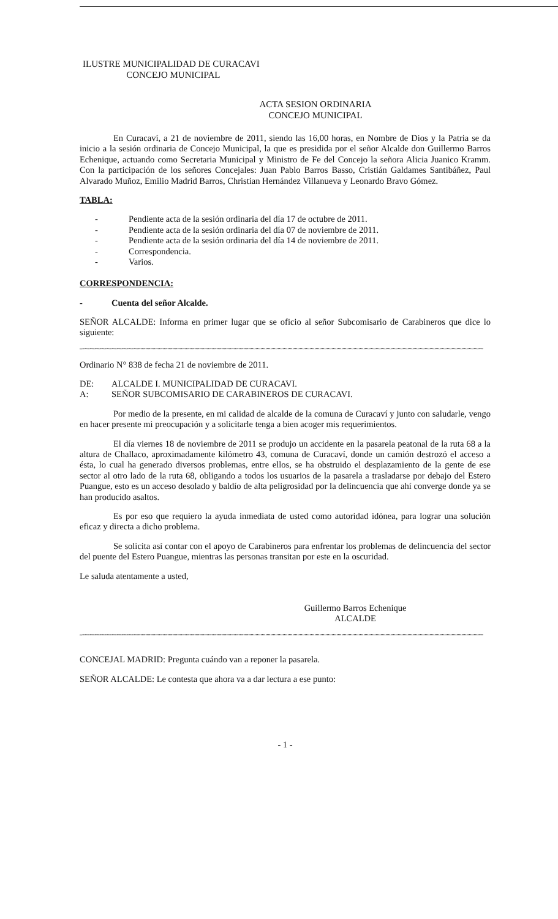ILUSTRE MUNICIPALIDAD DE CURACAVI
CONCEJO MUNICIPAL
ACTA SESION ORDINARIA
CONCEJO MUNICIPAL
En Curacaví, a 21 de noviembre de 2011, siendo las 16,00 horas, en Nombre de Dios y la Patria se da inicio a la sesión ordinaria de Concejo Municipal, la que es presidida por el señor Alcalde don Guillermo Barros Echenique, actuando como Secretaria Municipal y Ministro de Fe del Concejo la señora Alicia Juanico Kramm. Con la participación de los señores Concejales: Juan Pablo Barros Basso, Cristián Galdames Santibáñez, Paul Alvarado Muñoz, Emilio Madrid Barros, Christian Hernández Villanueva y Leonardo Bravo Gómez.
TABLA:
- Pendiente acta de la sesión ordinaria del día 17 de octubre de 2011.
- Pendiente acta de la sesión ordinaria del día 07 de noviembre de 2011.
- Pendiente acta de la sesión ordinaria del día 14 de noviembre de 2011.
- Correspondencia.
- Varios.
CORRESPONDENCIA:
- Cuenta del señor Alcalde.
SEÑOR ALCALDE: Informa en primer lugar que se oficio al señor Subcomisario de Carabineros que dice lo siguiente:
“””””””””””””””””””””””””””””””””””””””””””””””””””””””””””””””””””””””””””””””””””””””””””””””””””””””””””””””””””””””””””””””””””””””””””””””””””””””””””””””””””””
Ordinario N° 838 de fecha 21 de noviembre de 2011.
DE: ALCALDE I. MUNICIPALIDAD DE CURACAVI.
A: SEÑOR SUBCOMISARIO DE CARABINEROS DE CURACAVI.
Por medio de la presente, en mi calidad de alcalde de la comuna de Curacaví y junto con saludarle, vengo en hacer presente mi preocupación y a solicitarle tenga a bien acoger mis requerimientos.
El día viernes 18 de noviembre de 2011 se produjo un accidente en la pasarela peatonal de la ruta 68 a la altura de Challaco, aproximadamente kilómetro 43, comuna de Curacaví, donde un camión destrozó el acceso a ésta, lo cual ha generado diversos problemas, entre ellos, se ha obstruido el desplazamiento de la gente de ese sector al otro lado de la ruta 68, obligando a todos los usuarios de la pasarela a trasladarse por debajo del Estero Puangue, esto es un acceso desolado y baldío de alta peligrosidad por la delincuencia que ahí converge donde ya se han producido asaltos.
Es por eso que requiero la ayuda inmediata de usted como autoridad idónea, para lograr una solución eficaz y directa a dicho problema.
Se solicita así contar con el apoyo de Carabineros para enfrentar los problemas de delincuencia del sector del puente del Estero Puangue, mientras las personas transitan por este en la oscuridad.
Le saluda atentamente a usted,
Guillermo Barros Echenique
ALCALDE
“””””””””””””””””””””””””””””””””””””””””””””””””””””””””””””””””””””””””””””””””””””””””””””””””””””””””””””””””””””””””””””””””””””””””””””””””””””””””””””””””””””
CONCEJAL MADRID: Pregunta cuándo van a reponer la pasarela.
SEÑOR ALCALDE: Le contesta que ahora va a dar lectura a ese punto:
- 1 -